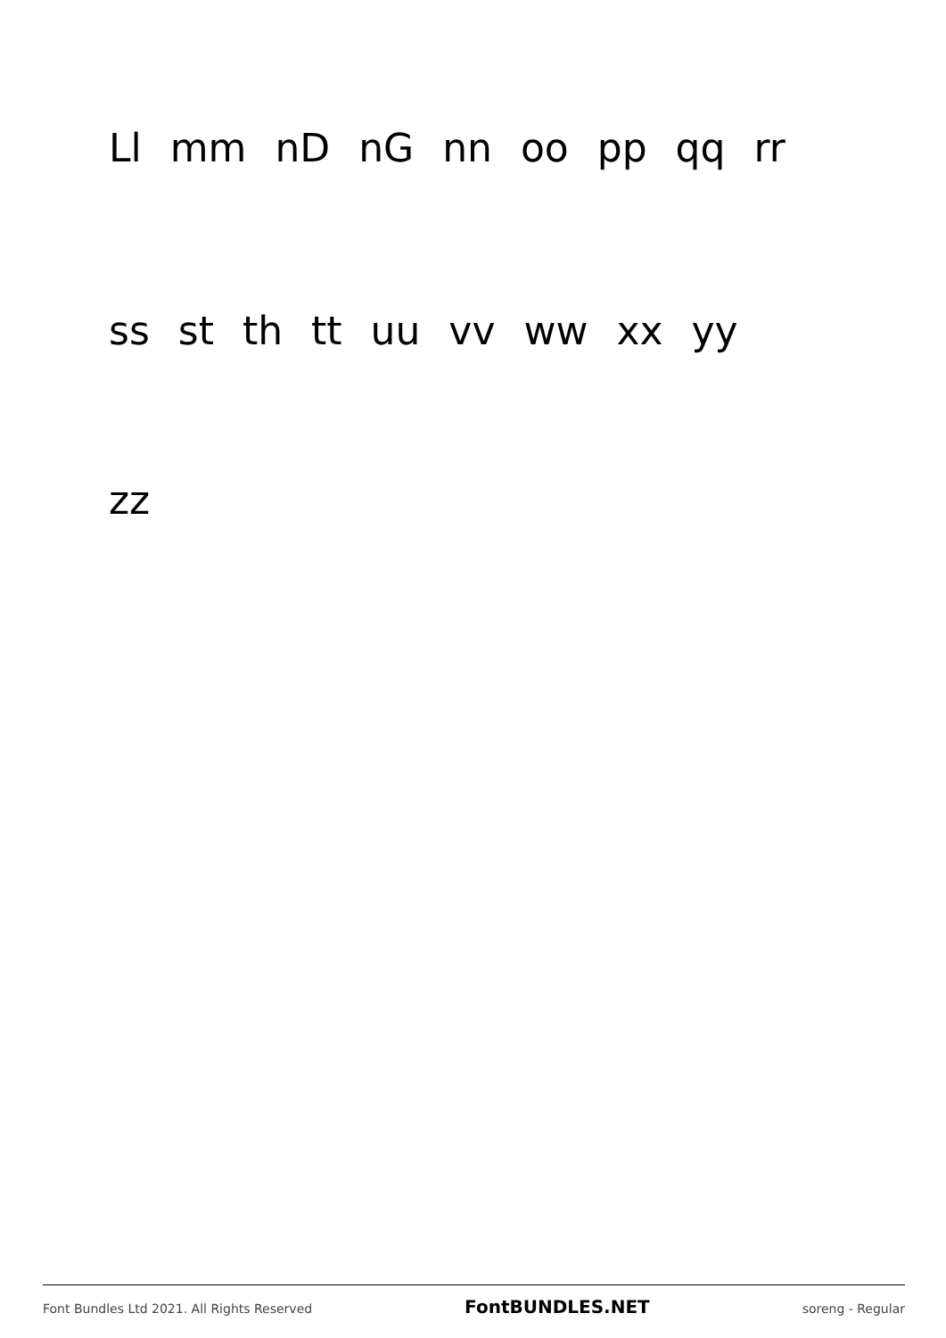Ll mm nD nG nn oo pp qq rr
ss st th tt uu vv ww xx yy
zz
Font Bundles Ltd 2021. All Rights Reserved FontBUNDLES.NET soreng - Regular